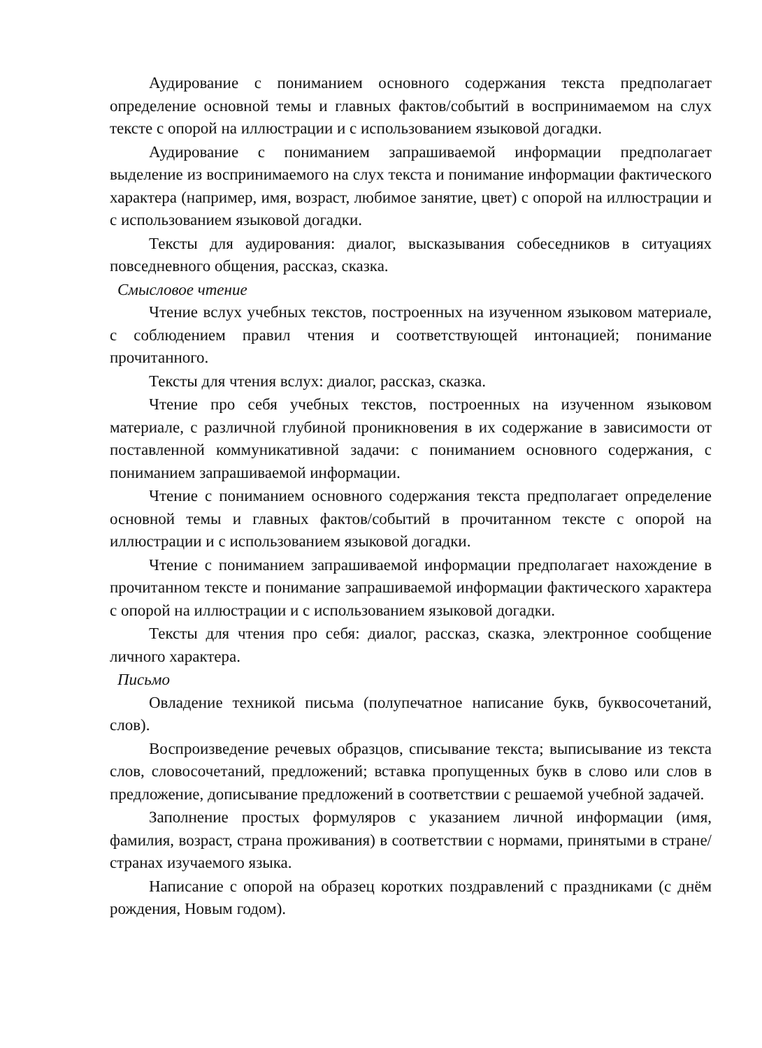Аудирование с пониманием основного содержания текста предполагает определение основной темы и главных фактов/событий в воспринимаемом на слух тексте с опорой на иллюстрации и с использованием языковой догадки.
Аудирование с пониманием запрашиваемой информации предполагает выделение из воспринимаемого на слух текста и понимание информации фактического характера (например, имя, возраст, любимое занятие, цвет) с опорой на иллюстрации и с использованием языковой догадки.
Тексты для аудирования: диалог, высказывания собеседников в ситуациях повседневного общения, рассказ, сказка.
Смысловое чтение
Чтение вслух учебных текстов, построенных на изученном языковом материале, с соблюдением правил чтения и соответствующей интонацией; понимание прочитанного.
Тексты для чтения вслух: диалог, рассказ, сказка.
Чтение про себя учебных текстов, построенных на изученном языковом материале, с различной глубиной проникновения в их содержание в зависимости от поставленной коммуникативной задачи: с пониманием основного содержания, с пониманием запрашиваемой информации.
Чтение с пониманием основного содержания текста предполагает определение основной темы и главных фактов/событий в прочитанном тексте с опорой на иллюстрации и с использованием языковой догадки.
Чтение с пониманием запрашиваемой информации предполагает нахождение в прочитанном тексте и понимание запрашиваемой информации фактического характера с опорой на иллюстрации и с использованием языковой догадки.
Тексты для чтения про себя: диалог, рассказ, сказка, электронное сообщение личного характера.
Письмо
Овладение техникой письма (полупечатное написание букв, буквосочетаний, слов).
Воспроизведение речевых образцов, списывание текста; выписывание из текста слов, словосочетаний, предложений; вставка пропущенных букв в слово или слов в предложение, дописывание предложений в соответствии с решаемой учебной задачей.
Заполнение простых формуляров с указанием личной информации (имя, фамилия, возраст, страна проживания) в соответствии с нормами, принятыми в стране/странах изучаемого языка.
Написание с опорой на образец коротких поздравлений с праздниками (с днём рождения, Новым годом).